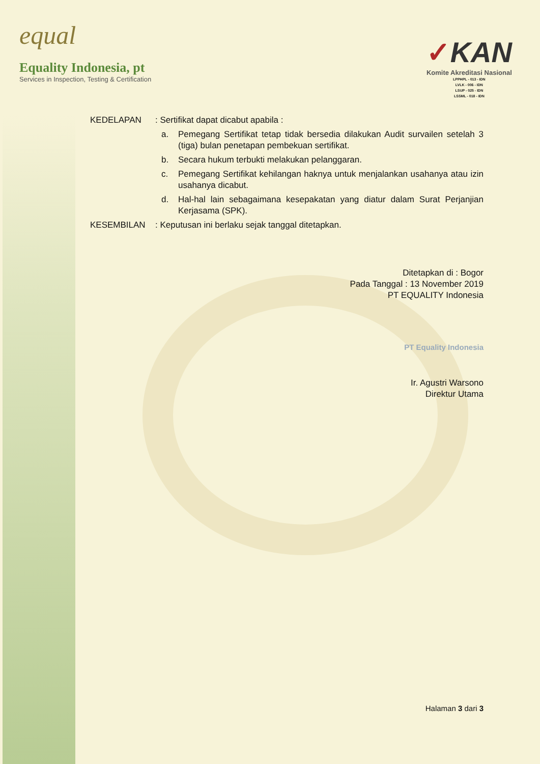equal
Equality Indonesia, pt
Services in Inspection, Testing & Certification
✓KAN
Komite Akreditasi Nasional
LPPHPL - 013 - IDN
LVLK - 006 - IDN
LSUP - 025 - IDN
LSSML - 018 - IDN
KEDELAPAN : Sertifikat dapat dicabut apabila :
a. Pemegang Sertifikat tetap tidak bersedia dilakukan Audit survailen setelah 3 (tiga) bulan penetapan pembekuan sertifikat.
b. Secara hukum terbukti melakukan pelanggaran.
c. Pemegang Sertifikat kehilangan haknya untuk menjalankan usahanya atau izin usahanya dicabut.
d. Hal-hal lain sebagaimana kesepakatan yang diatur dalam Surat Perjanjian Kerjasama (SPK).
KESEMBILAN : Keputusan ini berlaku sejak tanggal ditetapkan.
Ditetapkan di : Bogor
Pada Tanggal : 13 November 2019
PT EQUALITY Indonesia
PT Equality Indonesia
Ir. Agustri Warsono
Direktur Utama
Halaman 3 dari 3